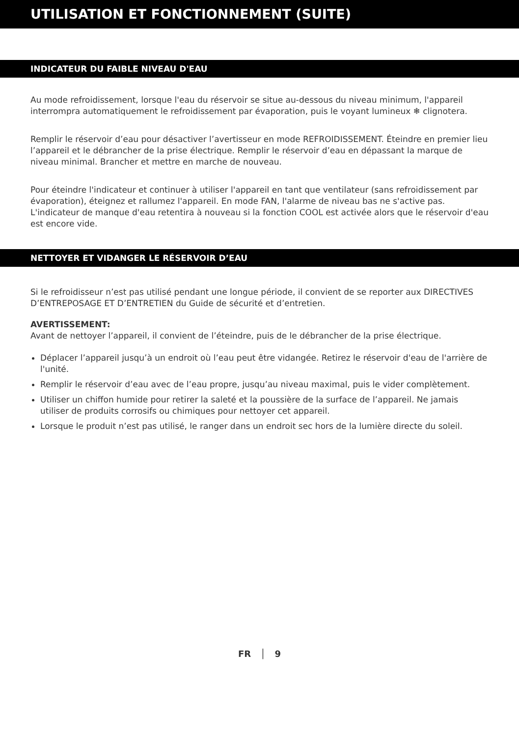UTILISATION ET FONCTIONNEMENT (SUITE)
INDICATEUR DU FAIBLE NIVEAU D'EAU
Au mode refroidissement, lorsque l'eau du réservoir se situe au-dessous du niveau minimum, l'appareil interrompra automatiquement le refroidissement par évaporation, puis le voyant lumineux ❄ clignotera.
Remplir le réservoir d’eau pour désactiver l’avertisseur en mode REFROIDISSEMENT. Éteindre en premier lieu l’appareil et le débrancher de la prise électrique. Remplir le réservoir d’eau en dépassant la marque de niveau minimal. Brancher et mettre en marche de nouveau.
Pour éteindre l'indicateur et continuer à utiliser l'appareil en tant que ventilateur (sans refroidissement par évaporation), éteignez et rallumez l'appareil. En mode FAN, l'alarme de niveau bas ne s'active pas. L'indicateur de manque d'eau retentira à nouveau si la fonction COOL est activée alors que le réservoir d'eau est encore vide.
NETTOYER ET VIDANGER LE RÉSERVOIR D’EAU
Si le refroidisseur n’est pas utilisé pendant une longue période, il convient de se reporter aux DIRECTIVES D’ENTREPOSAGE ET D’ENTRETIEN du Guide de sécurité et d’entretien.
AVERTISSEMENT:
Avant de nettoyer l’appareil, il convient de l’éteindre, puis de le débrancher de la prise électrique.
Déplacer l’appareil jusqu’à un endroit où l’eau peut être vidangée. Retirez le réservoir d'eau de l'arrière de l'unité.
Remplir le réservoir d’eau avec de l’eau propre, jusqu’au niveau maximal, puis le vider complètement.
Utiliser un chiffon humide pour retirer la saleté et la poussière de la surface de l’appareil. Ne jamais utiliser de produits corrosifs ou chimiques pour nettoyer cet appareil.
Lorsque le produit n’est pas utilisé, le ranger dans un endroit sec hors de la lumière directe du soleil.
FR │ 9